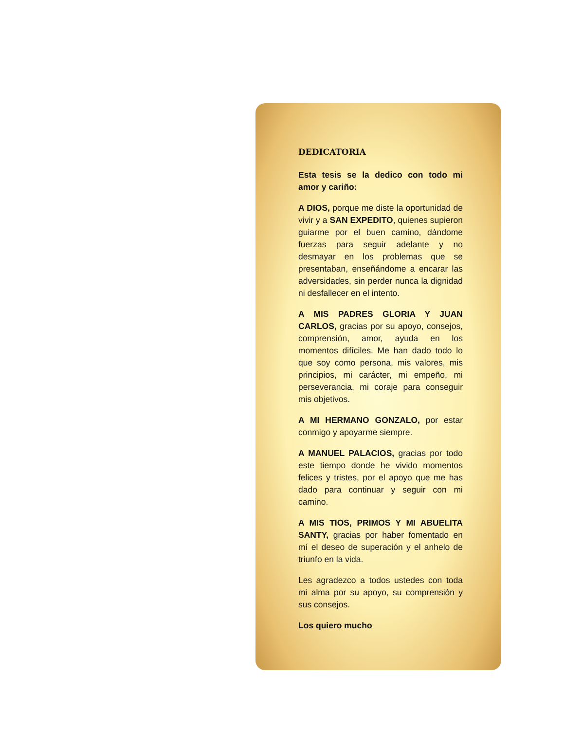DEDICATORIA
Esta tesis se la dedico con todo mi amor y cariño:
A DIOS, porque me diste la oportunidad de vivir y a SAN EXPEDITO, quienes supieron guiarme por el buen camino, dándome fuerzas para seguir adelante y no desmayar en los problemas que se presentaban, enseñándome a encarar las adversidades, sin perder nunca la dignidad ni desfallecer en el intento.
A MIS PADRES GLORIA Y JUAN CARLOS, gracias por su apoyo, consejos, comprensión, amor, ayuda en los momentos difíciles. Me han dado todo lo que soy como persona, mis valores, mis principios, mi carácter, mi empeño, mi perseverancia, mi coraje para conseguir mis objetivos.
A MI HERMANO GONZALO, por estar conmigo y apoyarme siempre.
A MANUEL PALACIOS, gracias por todo este tiempo donde he vivido momentos felices y tristes, por el apoyo que me has dado para continuar y seguir con mi camino.
A MIS TIOS, PRIMOS Y MI ABUELITA SANTY, gracias por haber fomentado en mí el deseo de superación y el anhelo de triunfo en la vida.
Les agradezco a todos ustedes con toda mi alma por su apoyo, su comprensión y sus consejos.
Los quiero mucho